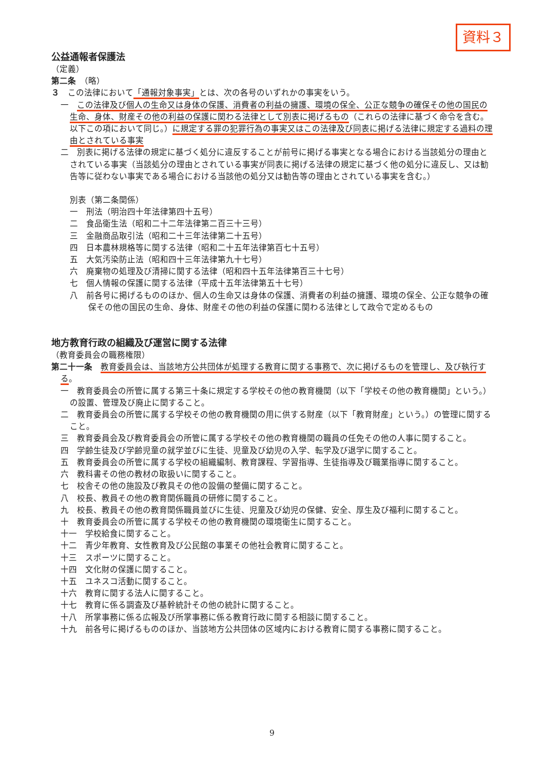資料３
公益通報者保護法
（定義）
第二条　（略）
３　この法律において「通報対象事実」とは、次の各号のいずれかの事実をいう。
一　この法律及び個人の生命又は身体の保護、消費者の利益の擁護、環境の保全、公正な競争の確保その他の国民の生命、身体、財産その他の利益の保護に関わる法律として別表に掲げるもの（これらの法律に基づく命令を含む。以下この項において同じ。）に規定する罪の犯罪行為の事実又はこの法律及び同表に掲げる法律に規定する過料の理由とされている事実
二　別表に掲げる法律の規定に基づく処分に違反することが前号に掲げる事実となる場合における当該処分の理由とされている事実（当該処分の理由とされている事実が同表に掲げる法律の規定に基づく他の処分に違反し、又は勧告等に従わない事実である場合における当該他の処分又は勧告等の理由とされている事実を含む。）
別表（第二条関係）
一　刑法（明治四十年法律第四十五号）
二　食品衛生法（昭和二十二年法律第二百三十三号）
三　金融商品取引法（昭和二十三年法律第二十五号）
四　日本農林規格等に関する法律（昭和二十五年法律第百七十五号）
五　大気汚染防止法（昭和四十三年法律第九十七号）
六　廃棄物の処理及び清掃に関する法律（昭和四十五年法律第百三十七号）
七　個人情報の保護に関する法律（平成十五年法律第五十七号）
八　前各号に掲げるもののほか、個人の生命又は身体の保護、消費者の利益の擁護、環境の保全、公正な競争の確保その他の国民の生命、身体、財産その他の利益の保護に関わる法律として政令で定めるもの
地方教育行政の組織及び運営に関する法律
（教育委員会の職務権限）
第二十一条　教育委員会は、当該地方公共団体が処理する教育に関する事務で、次に掲げるものを管理し、及び執行する。
一　教育委員会の所管に属する第三十条に規定する学校その他の教育機関（以下「学校その他の教育機関」という。）の設置、管理及び廃止に関すること。
二　教育委員会の所管に属する学校その他の教育機関の用に供する財産（以下「教育財産」という。）の管理に関すること。
三　教育委員会及び教育委員会の所管に属する学校その他の教育機関の職員の任免その他の人事に関すること。
四　学齢生徒及び学齢児童の就学並びに生徒、児童及び幼児の入学、転学及び退学に関すること。
五　教育委員会の所管に属する学校の組織編制、教育課程、学習指導、生徒指導及び職業指導に関すること。
六　教科書その他の教材の取扱いに関すること。
七　校舎その他の施設及び教具その他の設備の整備に関すること。
八　校長、教員その他の教育関係職員の研修に関すること。
九　校長、教員その他の教育関係職員並びに生徒、児童及び幼児の保健、安全、厚生及び福利に関すること。
十　教育委員会の所管に属する学校その他の教育機関の環境衛生に関すること。
十一　学校給食に関すること。
十二　青少年教育、女性教育及び公民館の事業その他社会教育に関すること。
十三　スポーツに関すること。
十四　文化財の保護に関すること。
十五　ユネスコ活動に関すること。
十六　教育に関する法人に関すること。
十七　教育に係る調査及び基幹統計その他の統計に関すること。
十八　所掌事務に係る広報及び所掌事務に係る教育行政に関する相談に関すること。
十九　前各号に掲げるもののほか、当該地方公共団体の区域内における教育に関する事務に関すること。
9